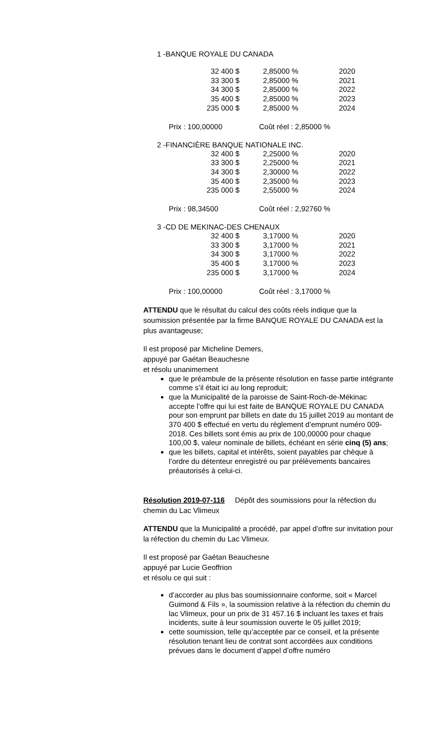1 -BANQUE ROYALE DU CANADA
| 32 400 $ | 2,85000 % | 2020 |
| 33 300 $ | 2,85000 % | 2021 |
| 34 300 $ | 2,85000 % | 2022 |
| 35 400 $ | 2,85000 % | 2023 |
| 235 000 $ | 2,85000 % | 2024 |
Prix : 100,00000 Coût réel : 2,85000 %
2 -FINANCIÈRE BANQUE NATIONALE INC.
| 32 400 $ | 2,25000 % | 2020 |
| 33 300 $ | 2,25000 % | 2021 |
| 34 300 $ | 2,30000 % | 2022 |
| 35 400 $ | 2,35000 % | 2023 |
| 235 000 $ | 2,55000 % | 2024 |
Prix : 98,34500 Coût réel : 2,92760 %
3 -CD DE MEKINAC-DES CHENAUX
| 32 400 $ | 3,17000 % | 2020 |
| 33 300 $ | 3,17000 % | 2021 |
| 34 300 $ | 3,17000 % | 2022 |
| 35 400 $ | 3,17000 % | 2023 |
| 235 000 $ | 3,17000 % | 2024 |
Prix : 100,00000 Coût réel : 3,17000 %
ATTENDU que le résultat du calcul des coûts réels indique que la soumission présentée par la firme BANQUE ROYALE DU CANADA est la plus avantageuse;
Il est proposé par Micheline Demers,
appuyé par Gaétan Beauchesne
et résolu unanimement
que le préambule de la présente résolution en fasse partie intégrante comme s’il était ici au long reproduit;
que la Municipalité de la paroisse de Saint-Roch-de-Mékinac accepte l’offre qui lui est faite de BANQUE ROYALE DU CANADA pour son emprunt par billets en date du 15 juillet 2019 au montant de 370 400 $ effectué en vertu du règlement d’emprunt numéro 009-2018. Ces billets sont émis au prix de 100,00000 pour chaque 100,00 $, valeur nominale de billets, échéant en série cinq (5) ans;
que les billets, capital et intérêts, soient payables par chèque à l’ordre du détenteur enregistré ou par prélèvements bancaires préautorisés à celui-ci.
Résolution 2019-07-116 Dépôt des soumissions pour la réfection du chemin du Lac Vlimeux
ATTENDU que la Municipalité a procédé, par appel d’offre sur invitation pour la réfection du chemin du Lac Vlimeux.
Il est proposé par Gaétan Beauchesne
appuyé par Lucie Geoffrion
et résolu ce qui suit :
d’accorder au plus bas soumissionnaire conforme, soit « Marcel Guimond & Fils », la soumission relative à la réfection du chemin du lac Vlimeux, pour un prix de 31 457.16 $ incluant les taxes et frais incidents, suite à leur soumission ouverte le 05 juillet 2019;
cette soumission, telle qu’acceptée par ce conseil, et la présente résolution tenant lieu de contrat sont accordées aux conditions prévues dans le document d’appel d’offre numéro